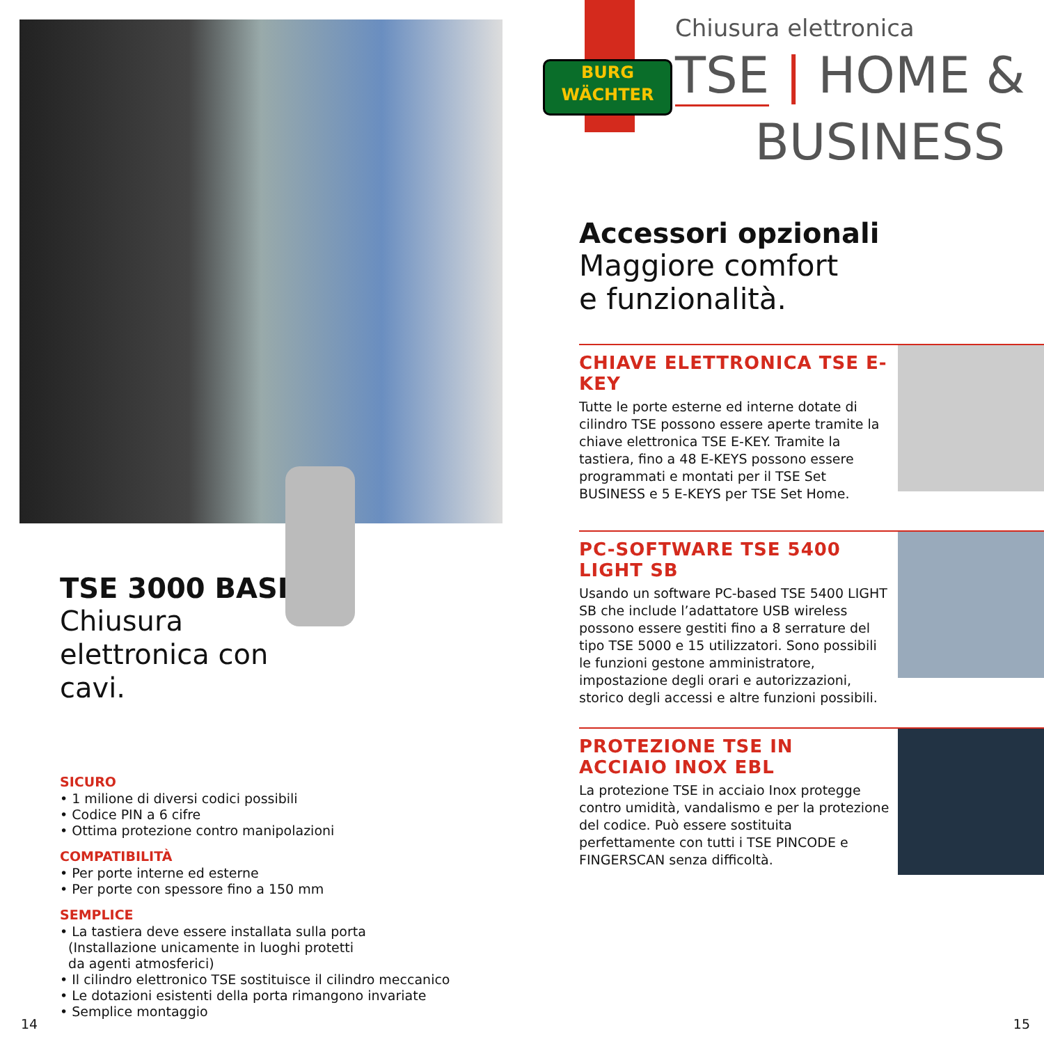TSE 3000 BASIC
Chiusura elettronica con cavi.
SICURO
• 1 milione di diversi codici possibili
• Codice PIN a 6 cifre
• Ottima protezione contro manipolazioni
COMPATIBILITÀ
• Per porte interne ed esterne
• Per porte con spessore fino a 150 mm
SEMPLICE
• La tastiera deve essere installata sulla porta
(Installazione unicamente in luoghi protetti
da agenti atmosferici)
• Il cilindro elettronico TSE sostituisce il cilindro meccanico
• Le dotazioni esistenti della porta rimangono invariate
• Semplice montaggio
14
BURG
WÄCHTER
Chiusura elettronica
TSE | HOME &
BUSINESS
Accessori opzionali
Maggiore comfort
e funzionalità.
CHIAVE ELETTRONICA TSE E-KEY
Tutte le porte esterne ed interne dotate di cilindro TSE possono essere aperte tramite la chiave elettronica TSE E-KEY. Tramite la tastiera, fino a 48 E-KEYS possono essere programmati e montati per il TSE Set BUSINESS e 5 E-KEYS per TSE Set Home.
PC-SOFTWARE TSE 5400 LIGHT SB
Usando un software PC-based TSE 5400 LIGHT SB che include l’adattatore USB wireless possono essere gestiti fino a 8 serrature del tipo TSE 5000 e 15 utilizzatori. Sono possibili le funzioni gestone amministratore, impostazione degli orari e autorizzazioni, storico degli accessi e altre funzioni possibili.
PROTEZIONE TSE IN
ACCIAIO INOX EBL
La protezione TSE in acciaio Inox protegge contro umidità, vandalismo e per la protezione del codice. Può essere sostituita perfettamente con tutti i TSE PINCODE e FINGERSCAN senza difficoltà.
15